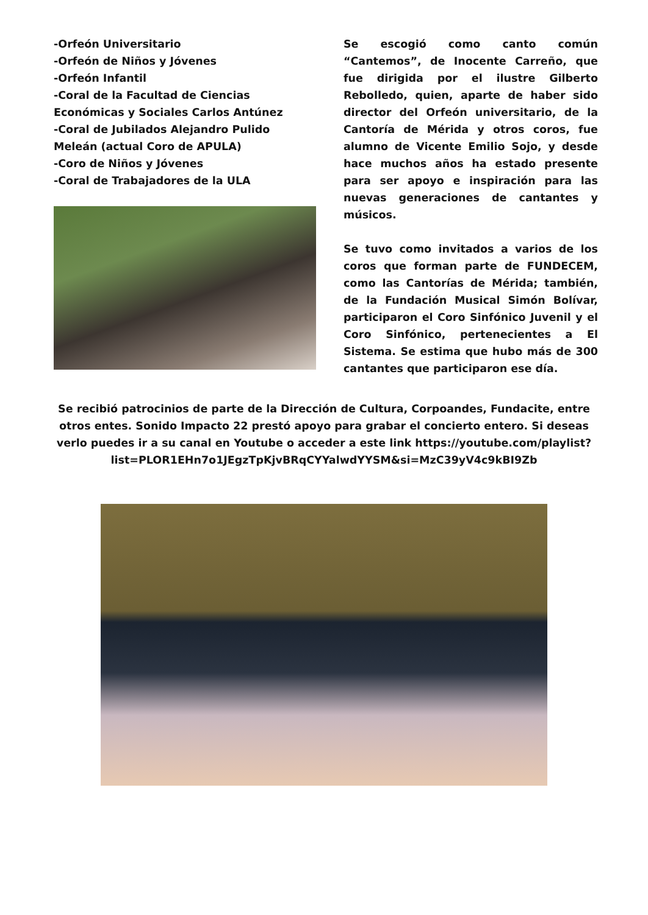-Orfeón Universitario
-Orfeón de Niños y Jóvenes
-Orfeón Infantil
-Coral de la Facultad de Ciencias Económicas y Sociales Carlos Antúnez
-Coral de Jubilados Alejandro Pulido Meleán (actual Coro de APULA)
-Coro de Niños y Jóvenes
-Coral de Trabajadores de la ULA
Se escogió como canto común “Cantemos”, de Inocente Carreño, que fue dirigida por el ilustre Gilberto Rebolledo, quien, aparte de haber sido director del Orfeón universitario, de la Cantoría de Mérida y otros coros, fue alumno de Vicente Emilio Sojo, y desde hace muchos años ha estado presente para ser apoyo e inspiración para las nuevas generaciones de cantantes y músicos.
Se tuvo como invitados a varios de los coros que forman parte de FUNDECEM, como las Cantorías de Mérida; también, de la Fundación Musical Simón Bolívar, participaron el Coro Sinfónico Juvenil y el Coro Sinfónico, pertenecientes a El Sistema. Se estima que hubo más de 300 cantantes que participaron ese día.
Se recibió patrocinios de parte de la Dirección de Cultura, Corpoandes, Fundacite, entre otros entes. Sonido Impacto 22 prestó apoyo para grabar el concierto entero. Si deseas verlo puedes ir a su canal en Youtube o acceder a este link https://youtube.com/playlist?list=PLOR1EHn7o1JEgzTpKjvBRqCYYalwdYYSM&si=MzC39yV4c9kBI9Zb